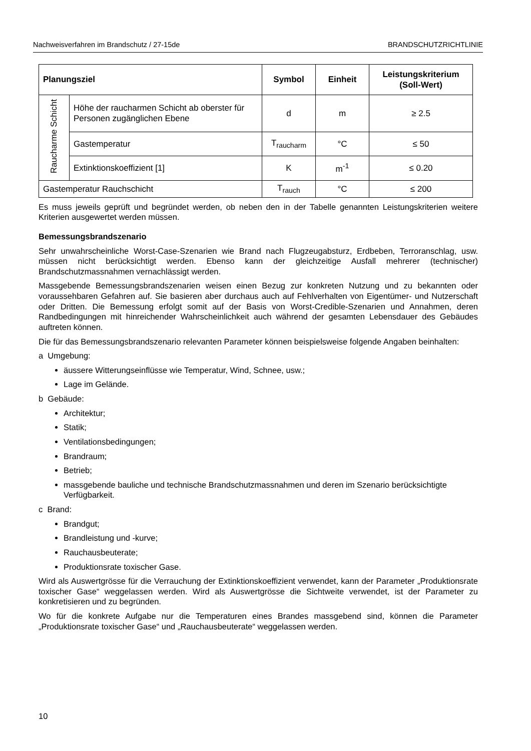Nachweisverfahren im Brandschutz / 27-15de BRANDSCHUTZRICHTLINIE
| Planungsziel | | Symbol | Einheit | Leistungskriterium (Soll-Wert) |
| --- | --- | --- | --- | --- |
| Raucharme Schicht | Höhe der raucharmen Schicht ab oberster für Personen zugänglichen Ebene | d | m | ≥ 2.5 |
| | Gastemperatur | T<sub>raucharm</sub> | °C | ≤ 50 |
| | Extinktionskoeffizient [1] | K | m<sup>-1</sup> | ≤ 0.20 |
| Gastemperatur Rauchschicht | | T<sub>rauch</sub> | °C | ≤ 200 |
Es muss jeweils geprüft und begründet werden, ob neben den in der Tabelle genannten Leistungs­kriterien weitere Kriterien ausgewertet werden müssen.
Bemessungsbrandszenario
Sehr unwahrscheinliche Worst-Case-Szenarien wie Brand nach Flugzeugabsturz, Erdbeben, Ter­roranschlag, usw. müssen nicht berücksichtigt werden. Ebenso kann der gleichzeitige Ausfall meh­rerer (technischer) Brandschutzmassnahmen vernachlässigt werden.
Massgebende Bemessungsbrandszenarien weisen einen Bezug zur konkreten Nutzung und zu be­kannten oder voraussehbaren Gefahren auf. Sie basieren aber durchaus auch auf Fehlverhalten von Eigentümer- und Nutzerschaft oder Dritten. Die Bemessung erfolgt somit auf der Basis von Worst-Credible-Szenarien und Annahmen, deren Randbedingungen mit hinreichender Wahrschein­lichkeit auch während der gesamten Lebensdauer des Gebäudes auftreten können.
Die für das Bemessungsbrandszenario relevanten Parameter können beispielsweise folgende An­gaben beinhalten:
a Umgebung:
äussere Witterungseinflüsse wie Temperatur, Wind, Schnee, usw.;
Lage im Gelände.
b Gebäude:
Architektur;
Statik;
Ventilationsbedingungen;
Brandraum;
Betrieb;
massgebende bauliche und technische Brandschutzmassnahmen und deren im Szenario be­rücksichtigte Verfügbarkeit.
c Brand:
Brandgut;
Brandleistung und -kurve;
Rauchausbeuterate;
Produktionsrate toxischer Gase.
Wird als Auswertgrösse für die Verrauchung der Extinktionskoeffizient verwendet, kann der Parame­ter „Produktionsrate toxischer Gase“ weggelassen werden. Wird als Auswertgrösse die Sichtweite verwendet, ist der Parameter zu konkretisieren und zu begründen.
Wo für die konkrete Aufgabe nur die Temperaturen eines Brandes massgebend sind, können die Parameter „Produktionsrate toxischer Gase“ und „Rauchausbeuterate“ weggelassen werden.
10